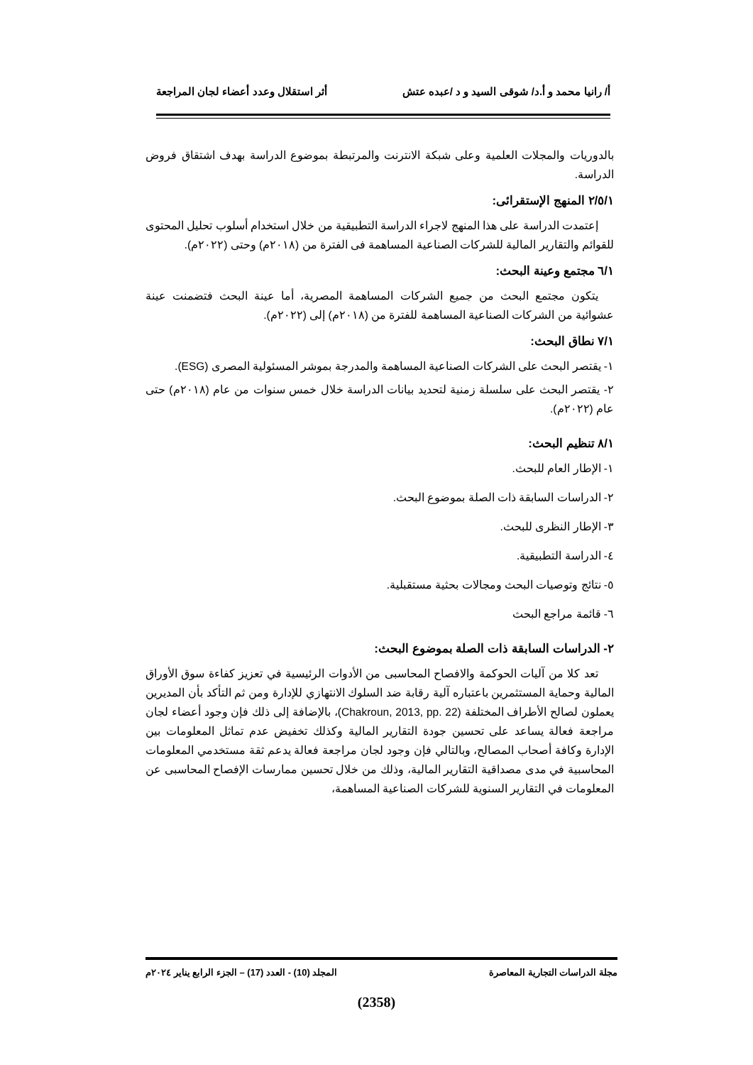أ/ رانيا محمد و أ.د/ شوقى السيد و د /عبده عتش أثر استقلال وعدد أعضاء لجان المراجعة
بالدوريات والمجلات العلمية وعلى شبكة الانترنت والمرتبطة بموضوع الدراسة بهدف اشتقاق فروض الدراسة.
٢/٥/١ المنهج الإستقرائى:
إعتمدت الدراسة على هذا المنهج لاجراء الدراسة التطبيقية من خلال استخدام أسلوب تحليل المحتوى للقوائم والتقارير المالية للشركات الصناعية المساهمة فى الفترة من (٢٠١٨م) وحتى (٢٠٢٢م).
٦/١ مجتمع وعينة البحث:
يتكون مجتمع البحث من جميع الشركات المساهمة المصرية، أما عينة البحث فتضمنت عينة عشوائية من الشركات الصناعية المساهمة للفترة من (٢٠١٨م) إلى (٢٠٢٢م).
٧/١ نطاق البحث:
١- يقتصر البحث على الشركات الصناعية المساهمة والمدرجة بموشر المسئولية المصرى (ESG).
٢- يقتصر البحث على سلسلة زمنية لتحديد بيانات الدراسة خلال خمس سنوات من عام (٢٠١٨م) حتى عام (٢٠٢٢م).
٨/١ تنظيم البحث:
١- الإطار العام للبحث.
٢- الدراسات السابقة ذات الصلة بموضوع البحث.
٣- الإطار النظرى للبحث.
٤- الدراسة التطبيقية.
٥- نتائج وتوصيات البحث ومجالات بحثية مستقبلية.
٦- قائمة مراجع البحث
٢- الدراسات السابقة ذات الصلة بموضوع البحث:
تعد كلا من آليات الحوكمة والافصاح المحاسبى من الأدوات الرئيسية في تعزيز كفاءة سوق الأوراق المالية وحماية المستثمرين باعتباره آلية رقابة ضد السلوك الانتهازي للإدارة ومن ثم التأكد بأن المديرين يعملون لصالح الأطراف المختلفة (Chakroun, 2013, pp. 22)، بالإضافة إلى ذلك فإن وجود أعضاء لجان مراجعة فعالة يساعد على تحسين جودة التقارير المالية وكذلك تخفيض عدم تماثل المعلومات بين الإدارة وكافة أصحاب المصالح، وبالتالي فإن وجود لجان مراجعة فعالة يدعم ثقة مستخدمي المعلومات المحاسبية في مدى مصداقية التقارير المالية، وذلك من خلال تحسين ممارسات الإفصاح المحاسبى عن المعلومات في التقارير السنوية للشركات الصناعية المساهمة،
مجلة الدراسات التجارية المعاصرة المجلد (10) - العدد (17) – الجزء الرابع يناير ٢٠٢٤م
(2358)